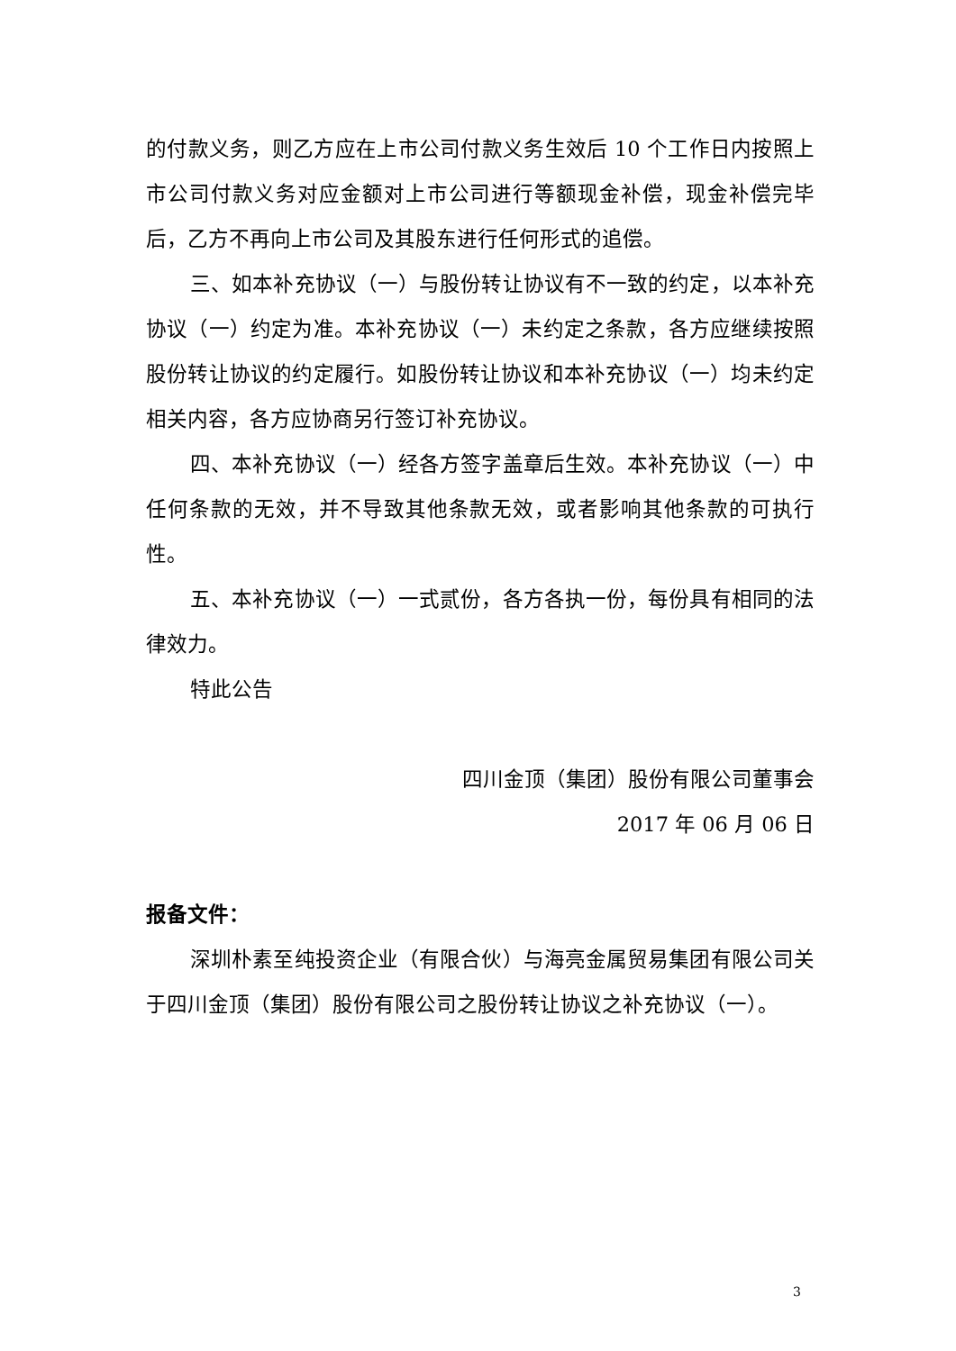的付款义务，则乙方应在上市公司付款义务生效后 10 个工作日内按照上市公司付款义务对应金额对上市公司进行等额现金补偿，现金补偿完毕后，乙方不再向上市公司及其股东进行任何形式的追偿。
三、如本补充协议（一）与股份转让协议有不一致的约定，以本补充协议（一）约定为准。本补充协议（一）未约定之条款，各方应继续按照股份转让协议的约定履行。如股份转让协议和本补充协议（一）均未约定相关内容，各方应协商另行签订补充协议。
四、本补充协议（一）经各方签字盖章后生效。本补充协议（一）中任何条款的无效，并不导致其他条款无效，或者影响其他条款的可执行性。
五、本补充协议（一）一式贰份，各方各执一份，每份具有相同的法律效力。
特此公告
四川金顶（集团）股份有限公司董事会
2017 年 06 月 06 日
报备文件：
深圳朴素至纯投资企业（有限合伙）与海亮金属贸易集团有限公司关于四川金顶（集团）股份有限公司之股份转让协议之补充协议（一）。
3